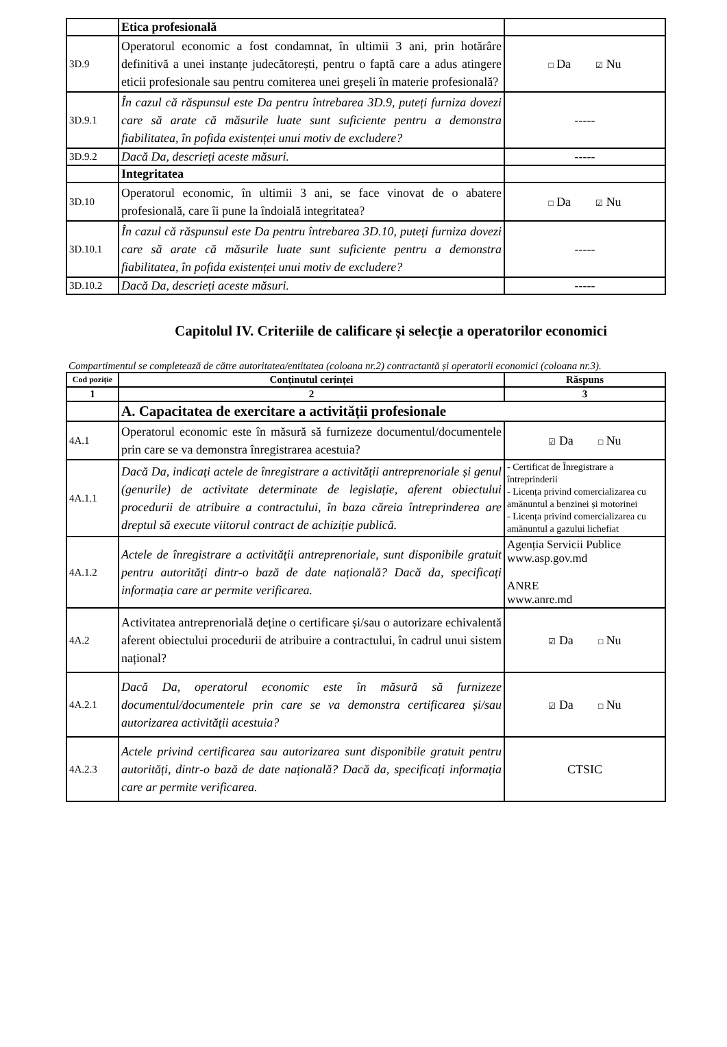| | Etica profesională | |
| 3D.9 | Operatorul economic a fost condamnat, în ultimii 3 ani, prin hotărâre definitivă a unei instanțe judecătorești, pentru o faptă care a adus atingere eticii profesionale sau pentru comiterea unei greșeli în materie profesională? | □ Da ☑ Nu |
| 3D.9.1 | În cazul că răspunsul este Da pentru întrebarea 3D.9, puteți furniza dovezi care să arate că măsurile luate sunt suficiente pentru a demonstra fiabilitatea, în pofida existenței unui motiv de excludere? | ----- |
| 3D.9.2 | Dacă Da, descrieți aceste măsuri. | ----- |
| | Integritatea | |
| 3D.10 | Operatorul economic, în ultimii 3 ani, se face vinovat de o abatere profesională, care îi pune la îndoială integritatea? | □ Da ☑ Nu |
| 3D.10.1 | În cazul că răspunsul este Da pentru întrebarea 3D.10, puteți furniza dovezi care să arate că măsurile luate sunt suficiente pentru a demonstra fiabilitatea, în pofida existenței unui motiv de excludere? | ----- |
| 3D.10.2 | Dacă Da, descrieți aceste măsuri. | ----- |
Capitolul IV. Criteriile de calificare și selecție a operatorilor economici
Compartimentul se completează de către autoritatea/entitatea (coloana nr.2) contractantă și operatorii economici (coloana nr.3).
| Cod poziție | Conținutul cerinței | Răspuns |
| --- | --- | --- |
| 1 | 2 | 3 |
| | A. Capacitatea de exercitare a activității profesionale | |
| 4A.1 | Operatorul economic este în măsură să furnizeze documentul/documentele prin care se va demonstra înregistrarea acestuia? | ☑ Da □ Nu |
| 4A.1.1 | Dacă Da, indicați actele de înregistrare a activității antreprenoriale și genul (genurile) de activitate determinate de legislație, aferent obiectului procedurii de atribuire a contractului, în baza căreia întreprinderea are dreptul să execute viitorul contract de achiziție publică. | - Certificat de Înregistrare a întreprinderii - Licența privind comercializarea cu amănuntul a benzinei și motorinei - Licența privind comercializarea cu amănuntul a gazului lichefiat |
| 4A.1.2 | Actele de înregistrare a activității antreprenoriale, sunt disponibile gratuit pentru autorități dintr-o bază de date națională? Dacă da, specificați informația care ar permite verificarea. | Agenția Servicii Publice www.asp.gov.md ANRE www.anre.md |
| 4A.2 | Activitatea antreprenorială deține o certificare și/sau o autorizare echivalentă aferent obiectului procedurii de atribuire a contractului, în cadrul unui sistem național? | ☑ Da □ Nu |
| 4A.2.1 | Dacă Da, operatorul economic este în măsură să furnizeze documentul/documentele prin care se va demonstra certificarea și/sau autorizarea activității acestuia? | ☑ Da □ Nu |
| 4A.2.3 | Actele privind certificarea sau autorizarea sunt disponibile gratuit pentru autorități, dintr-o bază de date națională? Dacă da, specificați informația care ar permite verificarea. | CTSIC |